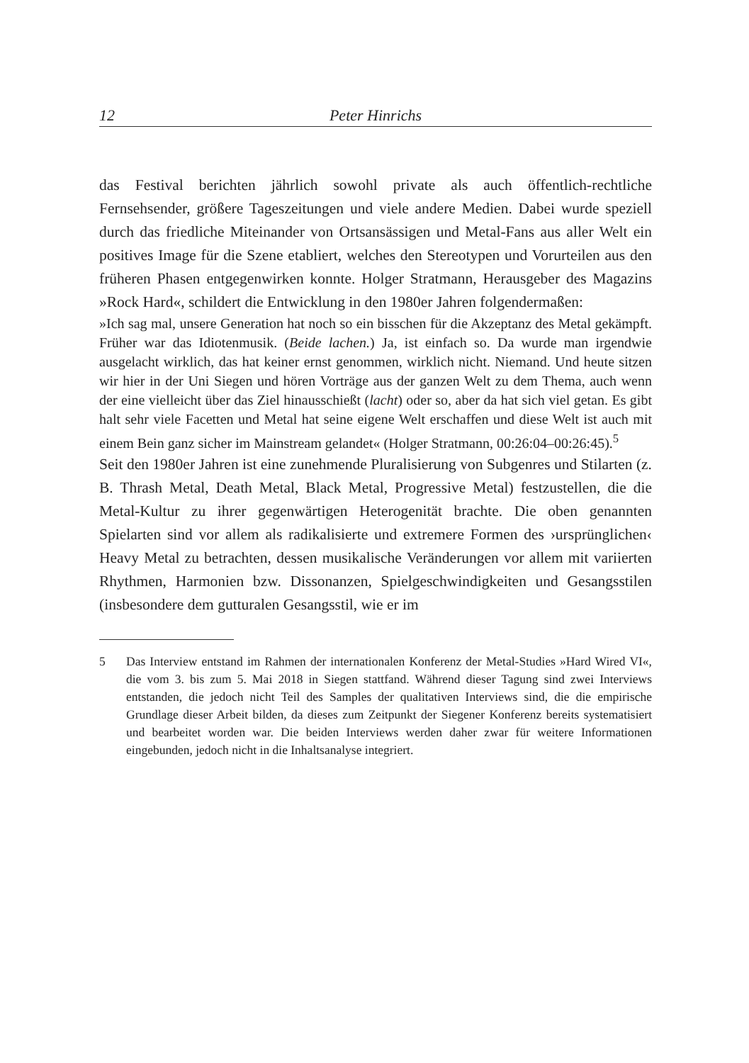12 Peter Hinrichs
das Festival berichten jährlich sowohl private als auch öffentlich-rechtliche Fernsehsender, größere Tageszeitungen und viele andere Medien. Dabei wurde speziell durch das friedliche Miteinander von Ortsansässigen und Metal-Fans aus aller Welt ein positives Image für die Szene etabliert, welches den Stereotypen und Vorurteilen aus den früheren Phasen entgegenwirken konnte. Holger Stratmann, Herausgeber des Magazins »Rock Hard«, schildert die Entwicklung in den 1980er Jahren folgendermaßen:
»Ich sag mal, unsere Generation hat noch so ein bisschen für die Akzeptanz des Metal gekämpft. Früher war das Idiotenmusik. (Beide lachen.) Ja, ist einfach so. Da wurde man irgendwie ausgelacht wirklich, das hat keiner ernst genommen, wirklich nicht. Niemand. Und heute sitzen wir hier in der Uni Siegen und hören Vorträge aus der ganzen Welt zu dem Thema, auch wenn der eine vielleicht über das Ziel hinausschießt (lacht) oder so, aber da hat sich viel getan. Es gibt halt sehr viele Facetten und Metal hat seine eigene Welt erschaffen und diese Welt ist auch mit einem Bein ganz sicher im Mainstream gelandet« (Holger Stratmann, 00:26:04–00:26:45).<sup>5</sup>
Seit den 1980er Jahren ist eine zunehmende Pluralisierung von Subgenres und Stilarten (z. B. Thrash Metal, Death Metal, Black Metal, Progressive Metal) festzustellen, die die Metal-Kultur zu ihrer gegenwärtigen Heterogenität brachte. Die oben genannten Spielarten sind vor allem als radikalisierte und extremere Formen des ›ursprünglichen‹ Heavy Metal zu betrachten, dessen musikalische Veränderungen vor allem mit variierten Rhythmen, Harmonien bzw. Dissonanzen, Spielgeschwindigkeiten und Gesangsstilen (insbesondere dem gutturalen Gesangsstil, wie er im
5 Das Interview entstand im Rahmen der internationalen Konferenz der Metal-Studies »Hard Wired VI«, die vom 3. bis zum 5. Mai 2018 in Siegen stattfand. Während dieser Tagung sind zwei Interviews entstanden, die jedoch nicht Teil des Samples der qualitativen Interviews sind, die die empirische Grundlage dieser Arbeit bilden, da dieses zum Zeitpunkt der Siegener Konferenz bereits systematisiert und bearbeitet worden war. Die beiden Interviews werden daher zwar für weitere Informationen eingebunden, jedoch nicht in die Inhaltsanalyse integriert.